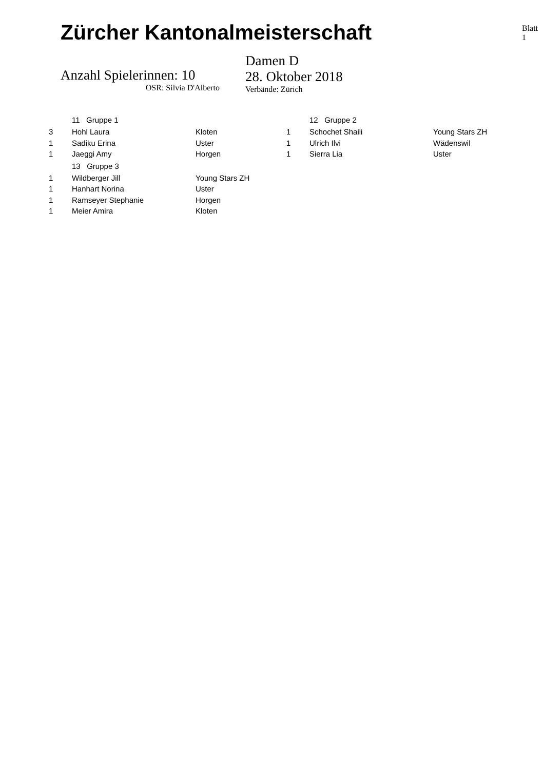Zürcher Kantonalmeisterschaft
Blatt 1
Anzahl Spielerinnen: 10
OSR: Silvia D'Alberto
Damen D
28. Oktober 2018
Verbände: Zürich
| | 11 Gruppe 1 | |
| 3 | Hohl Laura | Kloten |
| 1 | Sadiku Erina | Uster |
| 1 | Jaeggi Amy | Horgen |
| | 13 Gruppe 3 | |
| 1 | Wildberger Jill | Young Stars ZH |
| 1 | Hanhart Norina | Uster |
| 1 | Ramseyer Stephanie | Horgen |
| 1 | Meier Amira | Kloten |
| | 12 Gruppe 2 | |
| 1 | Schochet Shaili | Young Stars ZH |
| 1 | Ulrich Ilvi | Wädenswil |
| 1 | Sierra Lia | Uster |